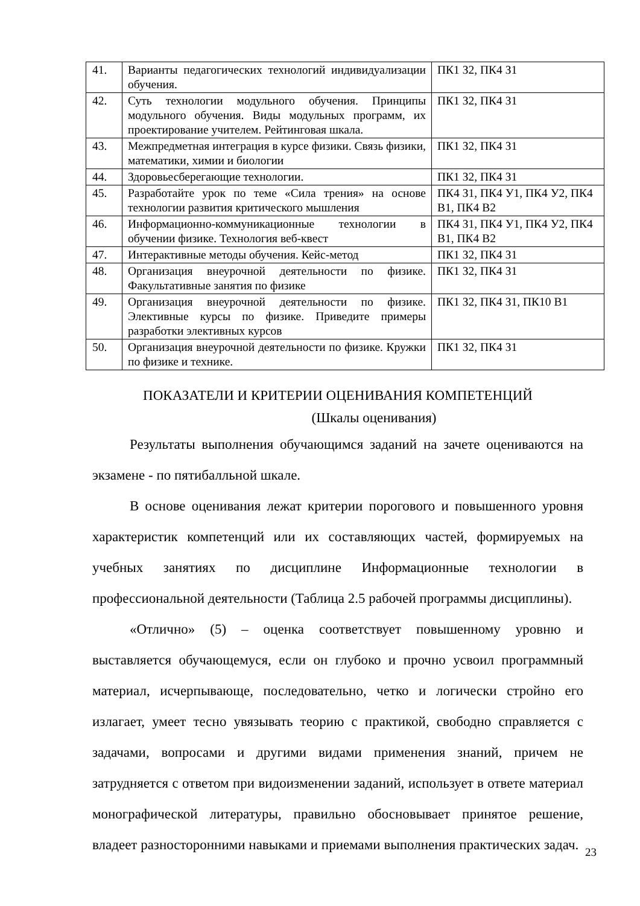| 41. | Варианты педагогических технологий индивидуализации обучения. | ПК1 З2, ПК4 З1 |
| 42. | Суть технологии модульного обучения. Принципы модульного обучения. Виды модульных программ, их проектирование учителем. Рейтинговая шкала. | ПК1 З2, ПК4 З1 |
| 43. | Межпредметная интеграция в курсе физики. Связь физики, математики, химии и биологии | ПК1 З2, ПК4 З1 |
| 44. | Здоровьесберегающие технологии. | ПК1 З2, ПК4 З1 |
| 45. | Разработайте урок по теме «Сила трения» на основе технологии развития критического мышления | ПК4 З1, ПК4 У1, ПК4 У2, ПК4 В1, ПК4 В2 |
| 46. | Информационно-коммуникационные технологии в обучении физике. Технология веб-квест | ПК4 З1, ПК4 У1, ПК4 У2, ПК4 В1, ПК4 В2 |
| 47. | Интерактивные методы обучения. Кейс-метод | ПК1 З2, ПК4 З1 |
| 48. | Организация внеурочной деятельности по физике. Факультативные занятия по физике | ПК1 З2, ПК4 З1 |
| 49. | Организация внеурочной деятельности по физике. Элективные курсы по физике. Приведите примеры разработки элективных курсов | ПК1 З2, ПК4 З1, ПК10 В1 |
| 50. | Организация внеурочной деятельности по физике. Кружки по физике и технике. | ПК1 З2, ПК4 З1 |
ПОКАЗАТЕЛИ И КРИТЕРИИ ОЦЕНИВАНИЯ КОМПЕТЕНЦИЙ
(Шкалы оценивания)
Результаты выполнения обучающимся заданий на зачете оцениваются на экзамене - по пятибалльной шкале.
В основе оценивания лежат критерии порогового и повышенного уровня характеристик компетенций или их составляющих частей, формируемых на учебных занятиях по дисциплине Информационные технологии в профессиональной деятельности (Таблица 2.5 рабочей программы дисциплины).
«Отлично» (5) – оценка соответствует повышенному уровню и выставляется обучающемуся, если он глубоко и прочно усвоил программный материал, исчерпывающе, последовательно, четко и логически стройно его излагает, умеет тесно увязывать теорию с практикой, свободно справляется с задачами, вопросами и другими видами применения знаний, причем не затрудняется с ответом при видоизменении заданий, использует в ответе материал монографической литературы, правильно обосновывает принятое решение, владеет разносторонними навыками и приемами выполнения практических задач.
23